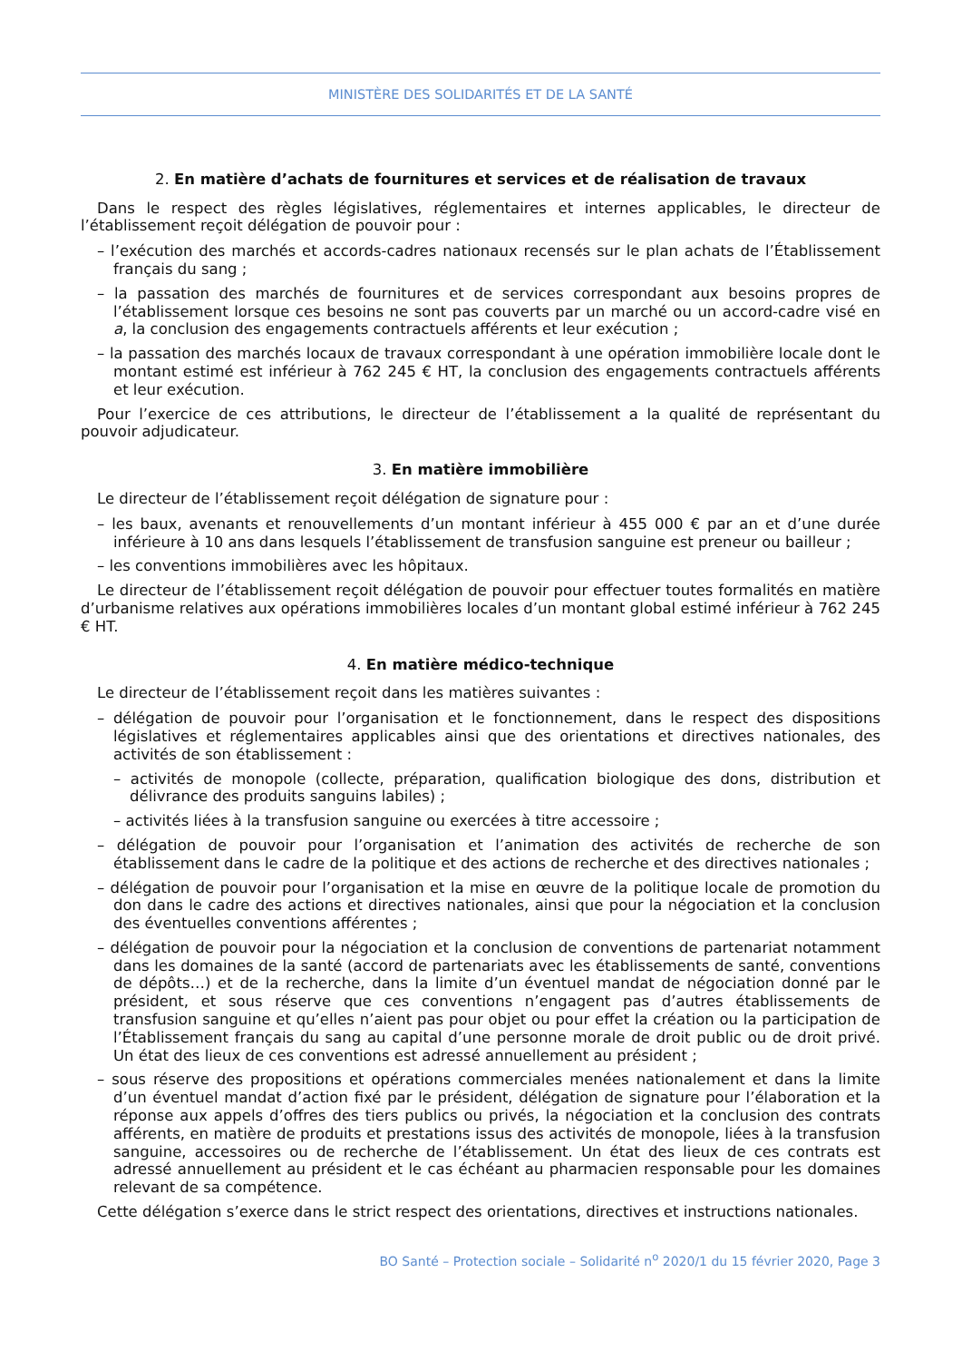MINISTÈRE DES SOLIDARITÉS ET DE LA SANTÉ
2. En matière d’achats de fournitures et services et de réalisation de travaux
Dans le respect des règles législatives, réglementaires et internes applicables, le directeur de l’établissement reçoit délégation de pouvoir pour :
– l’exécution des marchés et accords-cadres nationaux recensés sur le plan achats de l’Établissement français du sang ;
– la passation des marchés de fournitures et de services correspondant aux besoins propres de l’établissement lorsque ces besoins ne sont pas couverts par un marché ou un accord-cadre visé en a, la conclusion des engagements contractuels afférents et leur exécution ;
– la passation des marchés locaux de travaux correspondant à une opération immobilière locale dont le montant estimé est inférieur à 762 245 € HT, la conclusion des engagements contractuels afférents et leur exécution.
Pour l’exercice de ces attributions, le directeur de l’établissement a la qualité de représentant du pouvoir adjudicateur.
3. En matière immobilière
Le directeur de l’établissement reçoit délégation de signature pour :
– les baux, avenants et renouvellements d’un montant inférieur à 455 000 € par an et d’une durée inférieure à 10 ans dans lesquels l’établissement de transfusion sanguine est preneur ou bailleur ;
– les conventions immobilières avec les hôpitaux.
Le directeur de l’établissement reçoit délégation de pouvoir pour effectuer toutes formalités en matière d’urbanisme relatives aux opérations immobilières locales d’un montant global estimé inférieur à 762 245 € HT.
4. En matière médico-technique
Le directeur de l’établissement reçoit dans les matières suivantes :
– délégation de pouvoir pour l’organisation et le fonctionnement, dans le respect des dispositions législatives et réglementaires applicables ainsi que des orientations et directives nationales, des activités de son établissement :
– activités de monopole (collecte, préparation, qualification biologique des dons, distribution et délivrance des produits sanguins labiles) ;
– activités liées à la transfusion sanguine ou exercées à titre accessoire ;
– délégation de pouvoir pour l’organisation et l’animation des activités de recherche de son établissement dans le cadre de la politique et des actions de recherche et des directives nationales ;
– délégation de pouvoir pour l’organisation et la mise en œuvre de la politique locale de promotion du don dans le cadre des actions et directives nationales, ainsi que pour la négociation et la conclusion des éventuelles conventions afférentes ;
– délégation de pouvoir pour la négociation et la conclusion de conventions de partenariat notamment dans les domaines de la santé (accord de partenariats avec les établissements de santé, conventions de dépôts…) et de la recherche, dans la limite d’un éventuel mandat de négociation donné par le président, et sous réserve que ces conventions n’engagent pas d’autres établissements de transfusion sanguine et qu’elles n’aient pas pour objet ou pour effet la création ou la participation de l’Établissement français du sang au capital d’une personne morale de droit public ou de droit privé. Un état des lieux de ces conventions est adressé annuellement au président ;
– sous réserve des propositions et opérations commerciales menées nationalement et dans la limite d’un éventuel mandat d’action fixé par le président, délégation de signature pour l’élaboration et la réponse aux appels d’offres des tiers publics ou privés, la négociation et la conclusion des contrats afférents, en matière de produits et prestations issus des activités de monopole, liées à la transfusion sanguine, accessoires ou de recherche de l’établissement. Un état des lieux de ces contrats est adressé annuellement au président et le cas échéant au pharmacien responsable pour les domaines relevant de sa compétence.
Cette délégation s’exerce dans le strict respect des orientations, directives et instructions nationales.
BO Santé – Protection sociale – Solidarité n<sup>o</sup> 2020/1 du 15 février 2020, Page 3